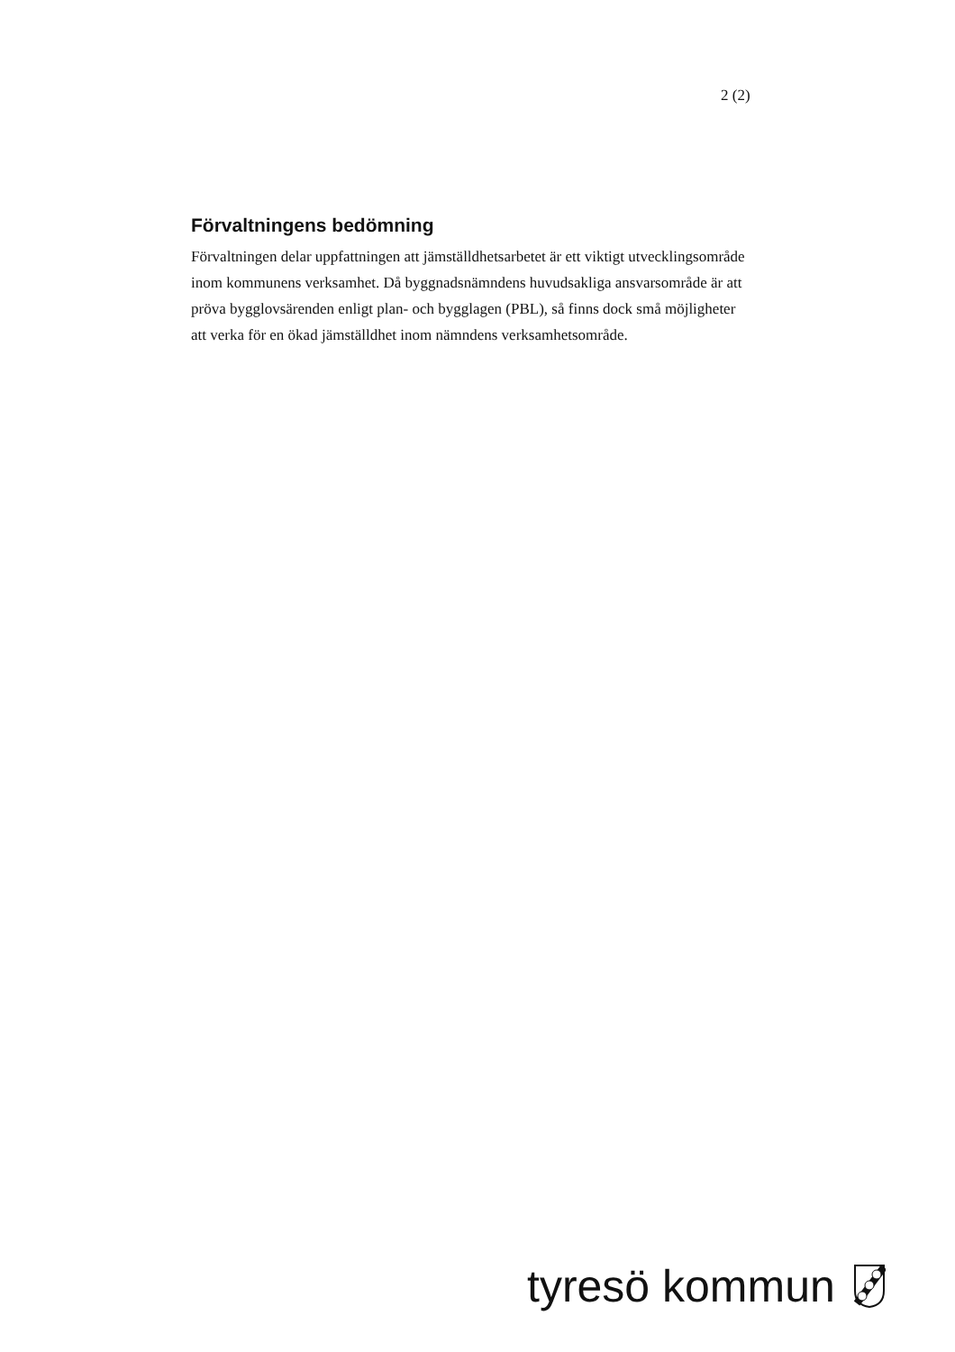2 (2)
Förvaltningens bedömning
Förvaltningen delar uppfattningen att jämställdhetsarbetet är ett viktigt utvecklingsområde inom kommunens verksamhet. Då byggnadsnämndens huvudsakliga ansvarsområde är att pröva bygglovsärenden enligt plan- och bygglagen (PBL), så finns dock små möjligheter att verka för en ökad jämställdhet inom nämndens verksamhetsområde.
tyresö kommun